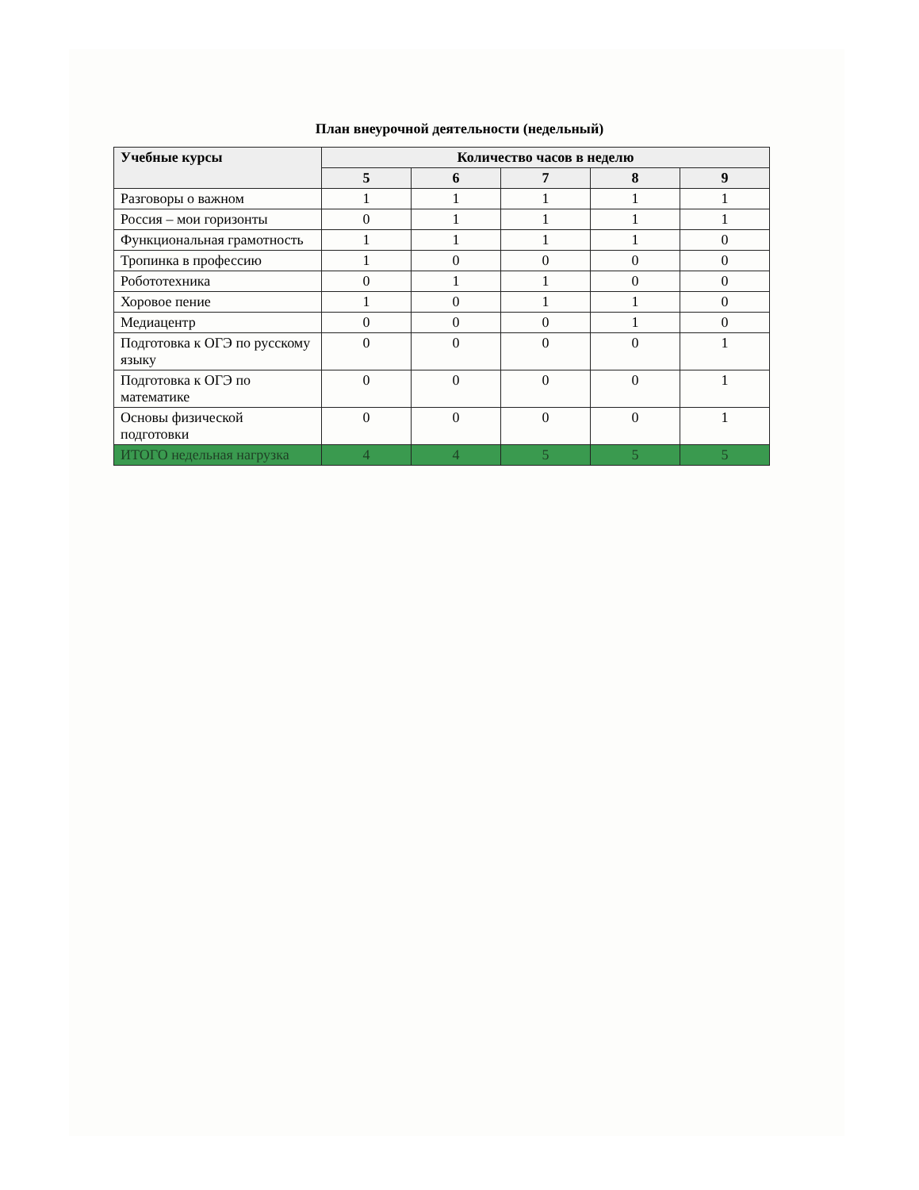План внеурочной деятельности (недельный)
| Учебные курсы | Количество часов в неделю | | | | |
| --- | --- | --- | --- | --- | --- |
| | 5 | 6 | 7 | 8 | 9 |
| Разговоры о важном | 1 | 1 | 1 | 1 | 1 |
| Россия – мои горизонты | 0 | 1 | 1 | 1 | 1 |
| Функциональная грамотность | 1 | 1 | 1 | 1 | 0 |
| Тропинка в профессию | 1 | 0 | 0 | 0 | 0 |
| Робототехника | 0 | 1 | 1 | 0 | 0 |
| Хоровое пение | 1 | 0 | 1 | 1 | 0 |
| Медиацентр | 0 | 0 | 0 | 1 | 0 |
| Подготовка к ОГЭ по русскому языку | 0 | 0 | 0 | 0 | 1 |
| Подготовка к ОГЭ по математике | 0 | 0 | 0 | 0 | 1 |
| Основы физической подготовки | 0 | 0 | 0 | 0 | 1 |
| ИТОГО недельная нагрузка | 4 | 4 | 5 | 5 | 5 |